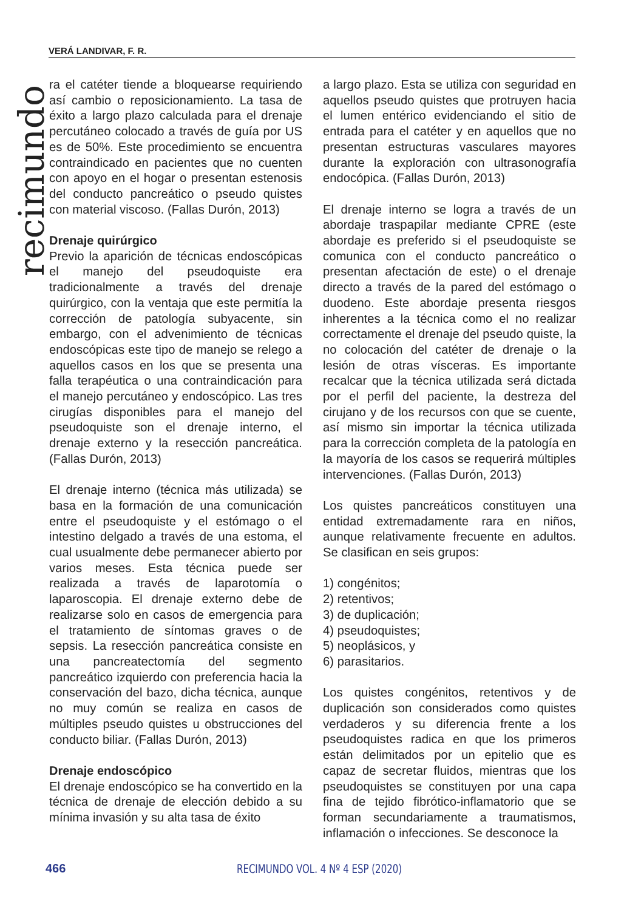VERÁ LANDIVAR, F. R.
recimundo
ra el catéter tiende a bloquearse requiriendo así cambio o reposicionamiento. La tasa de éxito a largo plazo calculada para el drenaje percutáneo colocado a través de guía por US es de 50%. Este procedimiento se encuentra contraindicado en pacientes que no cuenten con apoyo en el hogar o presentan estenosis del conducto pancreático o pseudo quistes con material viscoso. (Fallas Durón, 2013)
Drenaje quirúrgico
Previo la aparición de técnicas endoscópicas el manejo del pseudoquiste era tradicionalmente a través del drenaje quirúrgico, con la ventaja que este permitía la corrección de patología subyacente, sin embargo, con el advenimiento de técnicas endoscópicas este tipo de manejo se relego a aquellos casos en los que se presenta una falla terapéutica o una contraindicación para el manejo percutáneo y endoscópico. Las tres cirugías disponibles para el manejo del pseudoquiste son el drenaje interno, el drenaje externo y la resección pancreática. (Fallas Durón, 2013)
El drenaje interno (técnica más utilizada) se basa en la formación de una comunicación entre el pseudoquiste y el estómago o el intestino delgado a través de una estoma, el cual usualmente debe permanecer abierto por varios meses. Esta técnica puede ser realizada a través de laparotomía o laparoscopia. El drenaje externo debe de realizarse solo en casos de emergencia para el tratamiento de síntomas graves o de sepsis. La resección pancreática consiste en una pancreatectomía del segmento pancreático izquierdo con preferencia hacia la conservación del bazo, dicha técnica, aunque no muy común se realiza en casos de múltiples pseudo quistes u obstrucciones del conducto biliar. (Fallas Durón, 2013)
Drenaje endoscópico
El drenaje endoscópico se ha convertido en la técnica de drenaje de elección debido a su mínima invasión y su alta tasa de éxito
a largo plazo. Esta se utiliza con seguridad en aquellos pseudo quistes que protruyen hacia el lumen entérico evidenciando el sitio de entrada para el catéter y en aquellos que no presentan estructuras vasculares mayores durante la exploración con ultrasonografía endocópica. (Fallas Durón, 2013)
El drenaje interno se logra a través de un abordaje traspapilar mediante CPRE (este abordaje es preferido si el pseudoquiste se comunica con el conducto pancreático o presentan afectación de este) o el drenaje directo a través de la pared del estómago o duodeno. Este abordaje presenta riesgos inherentes a la técnica como el no realizar correctamente el drenaje del pseudo quiste, la no colocación del catéter de drenaje o la lesión de otras vísceras. Es importante recalcar que la técnica utilizada será dictada por el perfil del paciente, la destreza del cirujano y de los recursos con que se cuente, así mismo sin importar la técnica utilizada para la corrección completa de la patología en la mayoría de los casos se requerirá múltiples intervenciones. (Fallas Durón, 2013)
Los quistes pancreáticos constituyen una entidad extremadamente rara en niños, aunque relativamente frecuente en adultos. Se clasifican en seis grupos:
1) congénitos;
2) retentivos;
3) de duplicación;
4) pseudoquistes;
5) neoplásicos, y
6) parasitarios.
Los quistes congénitos, retentivos y de duplicación son considerados como quistes verdaderos y su diferencia frente a los pseudoquistes radica en que los primeros están delimitados por un epitelio que es capaz de secretar fluidos, mientras que los pseudoquistes se constituyen por una capa fina de tejido fibrótico-inflamatorio que se forman secundariamente a traumatismos, inflamación o infecciones. Se desconoce la
466 RECIMUNDO VOL. 4 Nº 4 ESP (2020)